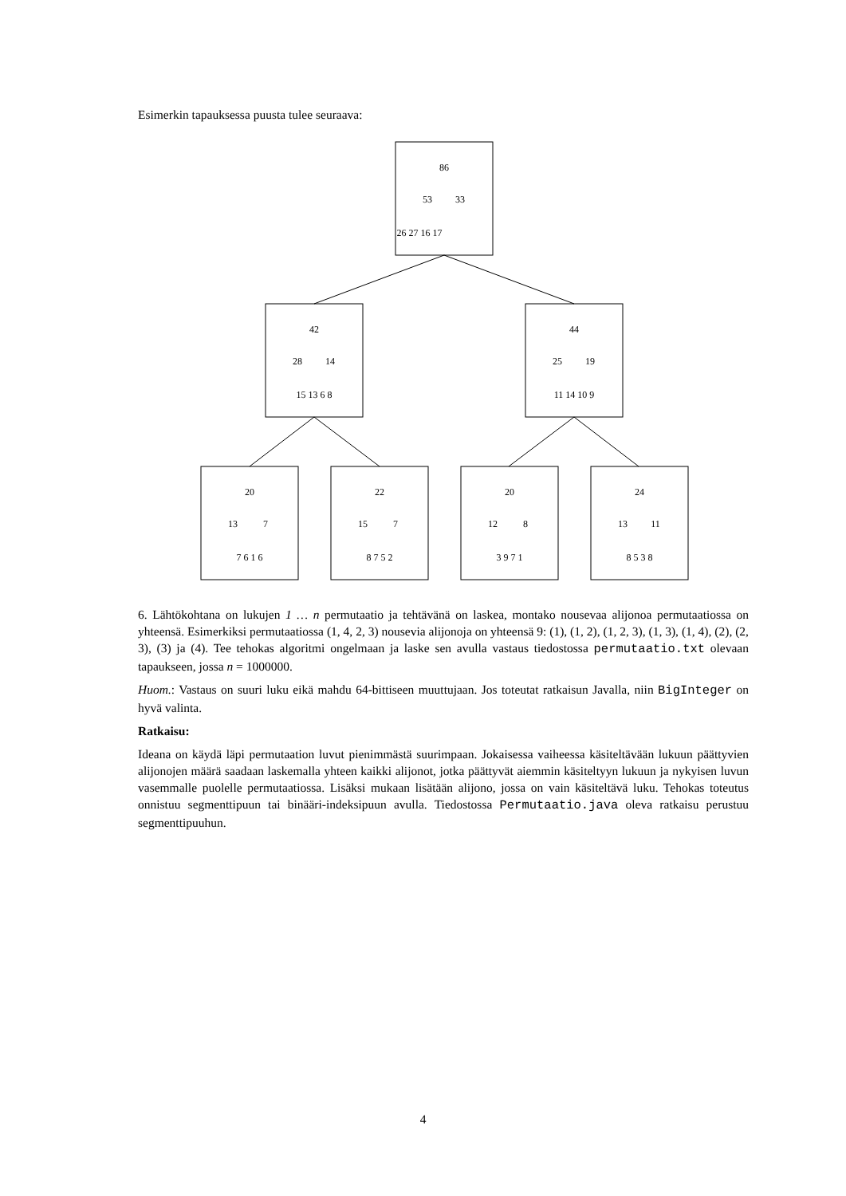Esimerkin tapauksessa puusta tulee seuraava:
86
53
33
26 27 16 17
42
28
14
15 13 6 8
44
25
19
11 14 10 9
20
13
7
7 6 1 6
22
15
7
8 7 5 2
20
12
8
3 9 7 1
24
13
11
8 5 3 8
6. Lähtökohtana on lukujen 1 … n permutaatio ja tehtävänä on laskea, montako nousevaa alijonoa permutaatiossa on yhteensä. Esimerkiksi permutaatiossa (1, 4, 2, 3) nousevia alijonoja on yhteensä 9: (1), (1, 2), (1, 2, 3), (1, 3), (1, 4), (2), (2, 3), (3) ja (4). Tee tehokas algoritmi ongelmaan ja laske sen avulla vastaus tiedostossa permutaatio.txt olevaan tapaukseen, jossa n = 1000000.
Huom.: Vastaus on suuri luku eikä mahdu 64-bittiseen muuttujaan. Jos toteutat ratkaisun Javalla, niin BigInteger on hyvä valinta.
Ratkaisu:
Ideana on käydä läpi permutaation luvut pienimmästä suurimpaan. Jokaisessa vaiheessa käsiteltävään lukuun päättyvien alijonojen määrä saadaan laskemalla yhteen kaikki alijonot, jotka päättyvät aiemmin käsiteltyyn lukuun ja nykyisen luvun vasemmalle puolelle permutaatiossa. Lisäksi mukaan lisätään alijono, jossa on vain käsiteltävä luku. Tehokas toteutus onnistuu segmenttipuun tai binääri-indeksipuun avulla. Tiedostossa Permutaatio.java oleva ratkaisu perustuu segmenttipuuhun.
4